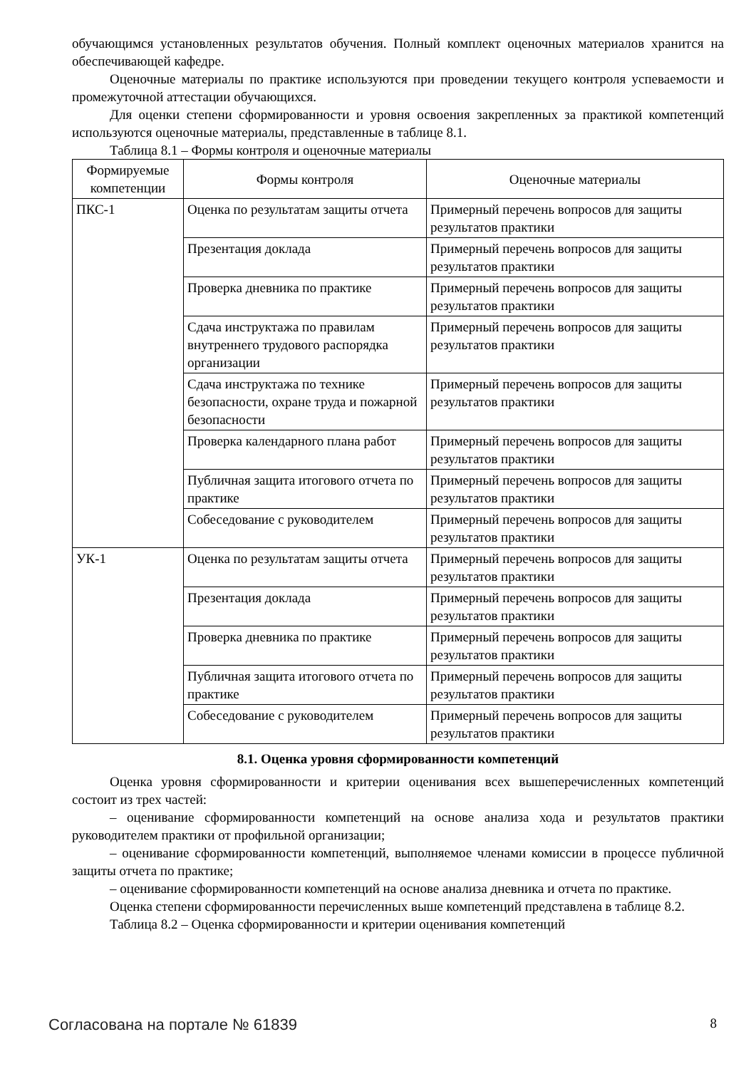обучающимся установленных результатов обучения. Полный комплект оценочных материалов хранится на обеспечивающей кафедре.
Оценочные материалы по практике используются при проведении текущего контроля успеваемости и промежуточной аттестации обучающихся.
Для оценки степени сформированности и уровня освоения закрепленных за практикой компетенций используются оценочные материалы, представленные в таблице 8.1.
Таблица 8.1 – Формы контроля и оценочные материалы
| Формируемые компетенции | Формы контроля | Оценочные материалы |
| --- | --- | --- |
| ПКС-1 | Оценка по результатам защиты отчета | Примерный перечень вопросов для защиты результатов практики |
| | Презентация доклада | Примерный перечень вопросов для защиты результатов практики |
| | Проверка дневника по практике | Примерный перечень вопросов для защиты результатов практики |
| | Сдача инструктажа по правилам внутреннего трудового распорядка организации | Примерный перечень вопросов для защиты результатов практики |
| | Сдача инструктажа по технике безопасности, охране труда и пожарной безопасности | Примерный перечень вопросов для защиты результатов практики |
| | Проверка календарного плана работ | Примерный перечень вопросов для защиты результатов практики |
| | Публичная защита итогового отчета по практике | Примерный перечень вопросов для защиты результатов практики |
| | Собеседование с руководителем | Примерный перечень вопросов для защиты результатов практики |
| УК-1 | Оценка по результатам защиты отчета | Примерный перечень вопросов для защиты результатов практики |
| | Презентация доклада | Примерный перечень вопросов для защиты результатов практики |
| | Проверка дневника по практике | Примерный перечень вопросов для защиты результатов практики |
| | Публичная защита итогового отчета по практике | Примерный перечень вопросов для защиты результатов практики |
| | Собеседование с руководителем | Примерный перечень вопросов для защиты результатов практики |
8.1. Оценка уровня сформированности компетенций
Оценка уровня сформированности и критерии оценивания всех вышеперечисленных компетенций состоит из трех частей:
– оценивание сформированности компетенций на основе анализа хода и результатов практики руководителем практики от профильной организации;
– оценивание сформированности компетенций, выполняемое членами комиссии в процессе публичной защиты отчета по практике;
– оценивание сформированности компетенций на основе анализа дневника и отчета по практике.
Оценка степени сформированности перечисленных выше компетенций представлена в таблице 8.2.
Таблица 8.2 – Оценка сформированности и критерии оценивания компетенций
Согласована на портале № 61839 8